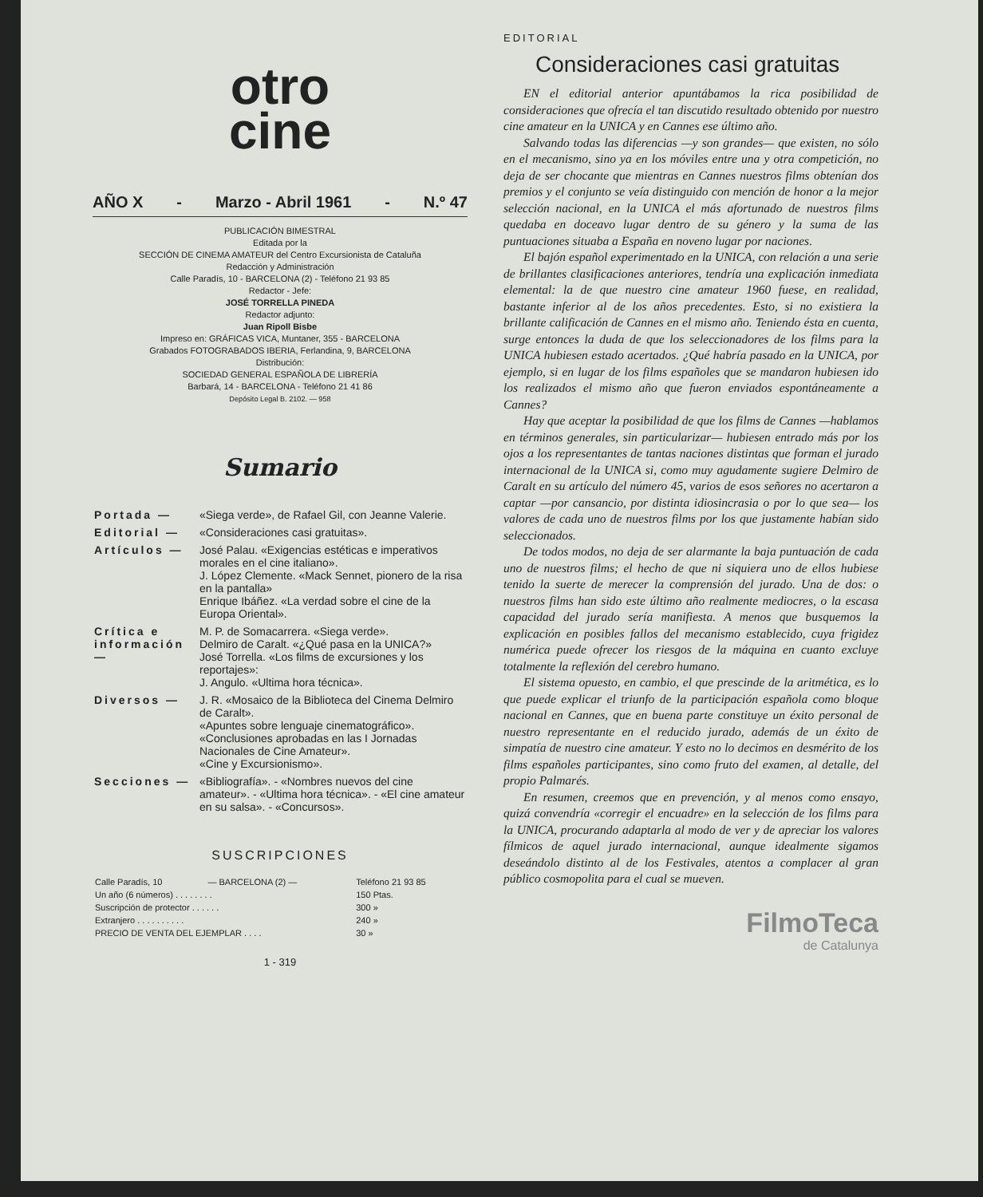otro
cine
AÑO X - Marzo - Abril 1961 - N.º 47
PUBLICACIÓN BIMESTRAL
Editada por la
SECCIÓN DE CINEMA AMATEUR del Centro Excursionista de Cataluña
Redacción y Administración
Calle Paradís, 10 - BARCELONA (2) - Teléfono 21 93 85
Redactor - Jefe:
JOSÉ TORRELLA PINEDA
Redactor adjunto:
Juan Ripoll Bisbe
Impreso en: GRÁFICAS VICA, Muntaner, 355 - BARCELONA
Grabados FOTOGRABADOS IBERIA, Ferlandina, 9, BARCELONA
Distribución:
SOCIEDAD GENERAL ESPAÑOLA DE LIBRERÍA
Barbará, 14 - BARCELONA - Teléfono 21 41 86
Depósito Legal B. 2102. — 958
Sumario
| Portada — | «Siega verde», de Rafael Gil, con Jeanne Valerie. |
| Editorial — | «Consideraciones casi gratuitas». |
| Artículos — | José Palau. «Exigencias estéticas e imperativos morales en el cine italiano». J. López Clemente. «Mack Sennet, pionero de la risa en la pantalla» Enrique Ibáñez. «La verdad sobre el cine de la Europa Oriental». |
| Crítica e información — | M. P. de Somacarrera. «Siega verde». Delmiro de Caralt. «¿Qué pasa en la UNICA?» José Torrella. «Los films de excursiones y los reportajes»: J. Angulo. «Ultima hora técnica». |
| Diversos — | J. R. «Mosaico de la Biblioteca del Cinema Delmiro de Caralt». «Apuntes sobre lenguaje cinematográfico». «Conclusiones aprobadas en las I Jornadas Nacionales de Cine Amateur». «Cine y Excursionismo». |
| Secciones — | «Bibliografía». - «Nombres nuevos del cine amateur». - «Ultima hora técnica». - «El cine amateur en su salsa». - «Concursos». |
SUSCRIPCIONES
| Calle Paradís, 10 | — BARCELONA (2) — | Teléfono 21 93 85 |
| Un año (6 números) . . . . . . . . | | 150 Ptas. |
| Suscripción de protector . . . . . . | | 300 » |
| Extranjero . . . . . . . . . . | | 240 » |
| PRECIO DE VENTA DEL EJEMPLAR . . . . | | 30 » |
1 - 319
EDITORIAL
Consideraciones casi gratuitas
EN el editorial anterior apuntábamos la rica posibilidad de consideraciones que ofrecía el tan discutido resultado obtenido por nuestro cine amateur en la UNICA y en Cannes ese último año.
Salvando todas las diferencias —y son grandes— que existen, no sólo en el mecanismo, sino ya en los móviles entre una y otra competición, no deja de ser chocante que mientras en Cannes nuestros films obtenían dos premios y el conjunto se veía distinguido con mención de honor a la mejor selección nacional, en la UNICA el más afortunado de nuestros films quedaba en doceavo lugar dentro de su género y la suma de las puntuaciones situaba a España en noveno lugar por naciones.
El bajón español experimentado en la UNICA, con relación a una serie de brillantes clasificaciones anteriores, tendría una explicación inmediata elemental: la de que nuestro cine amateur 1960 fuese, en realidad, bastante inferior al de los años precedentes. Esto, si no existiera la brillante calificación de Cannes en el mismo año. Teniendo ésta en cuenta, surge entonces la duda de que los seleccionadores de los films para la UNICA hubiesen estado acertados. ¿Qué habría pasado en la UNICA, por ejemplo, si en lugar de los films españoles que se mandaron hubiesen ido los realizados el mismo año que fueron enviados espontáneamente a Cannes?
Hay que aceptar la posibilidad de que los films de Cannes —hablamos en términos generales, sin particularizar— hubiesen entrado más por los ojos a los representantes de tantas naciones distintas que forman el jurado internacional de la UNICA si, como muy agudamente sugiere Delmiro de Caralt en su artículo del número 45, varios de esos señores no acertaron a captar —por cansancio, por distinta idiosincrasia o por lo que sea— los valores de cada uno de nuestros films por los que justamente habían sido seleccionados.
De todos modos, no deja de ser alarmante la baja puntuación de cada uno de nuestros films; el hecho de que ni siquiera uno de ellos hubiese tenido la suerte de merecer la comprensión del jurado. Una de dos: o nuestros films han sido este último año realmente mediocres, o la escasa capacidad del jurado sería manifiesta. A menos que busquemos la explicación en posibles fallos del mecanismo establecido, cuya frigidez numérica puede ofrecer los riesgos de la máquina en cuanto excluye totalmente la reflexión del cerebro humano.
El sistema opuesto, en cambio, el que prescinde de la aritmética, es lo que puede explicar el triunfo de la participación española como bloque nacional en Cannes, que en buena parte constituye un éxito personal de nuestro representante en el reducido jurado, además de un éxito de simpatía de nuestro cine amateur. Y esto no lo decimos en desmérito de los films españoles participantes, sino como fruto del examen, al detalle, del propio Palmarés.
En resumen, creemos que en prevención, y al menos como ensayo, quizá convendría «corregir el encuadre» en la selección de los films para la UNICA, procurando adaptarla al modo de ver y de apreciar los valores fílmicos de aquel jurado internacional, aunque idealmente sigamos deseándolo distinto al de los Festivales, atentos a complacer al gran público cosmopolita para el cual se mueven.
FilmoTeca
de Catalunya